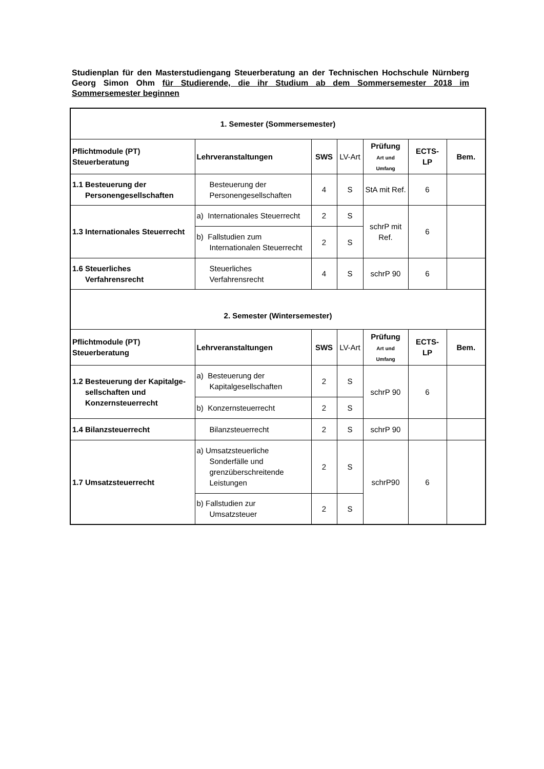Studienplan für den Masterstudiengang Steuerberatung an der Technischen Hochschule Nürnberg Georg Simon Ohm für Studierende, die ihr Studium ab dem Sommersemester 2018 im Sommersemester beginnen
| 1. Semester (Sommersemester) | | | | | | |
| --- | --- | --- | --- | --- | --- | --- |
| Pflichtmodule (PT) Steuerberatung | Lehrveranstaltungen | SWS | LV-Art | Prüfung Art und Umfang | ECTS- LP | Bem. |
| 1.1 Besteuerung der Personengesellschaften | Besteuerung der Personengesellschaften | 4 | S | StA mit Ref. | 6 | |
| 1.3 Internationales Steuerrecht | a) Internationales Steuerrecht | 2 | S | schrP mit Ref. | 6 | |
| | b) Fallstudien zum Internationalen Steuerrecht | 2 | S | | | |
| 1.6 Steuerliches Verfahrensrecht | Steuerliches Verfahrensrecht | 4 | S | schrP 90 | 6 | |
| 2. Semester (Wintersemester) | | | | | | |
| Pflichtmodule (PT) Steuerberatung | Lehrveranstaltungen | SWS | LV-Art | Prüfung Art und Umfang | ECTS- LP | Bem. |
| 1.2 Besteuerung der Kapitalge- sellschaften und Konzernsteuerrecht | a) Besteuerung der Kapitalgesellschaften | 2 | S | schrP 90 | 6 | |
| | b) Konzernsteuerrecht | 2 | S | | | |
| 1.4 Bilanzsteuerrecht | Bilanzsteuerrecht | 2 | S | schrP 90 | | |
| 1.7 Umsatzsteuerrecht | a) Umsatzsteuerliche Sonderfälle und grenzüberschreitende Leistungen | 2 | S | schrP90 | 6 | |
| | b) Fallstudien zur Umsatzsteuer | 2 | S | | | |